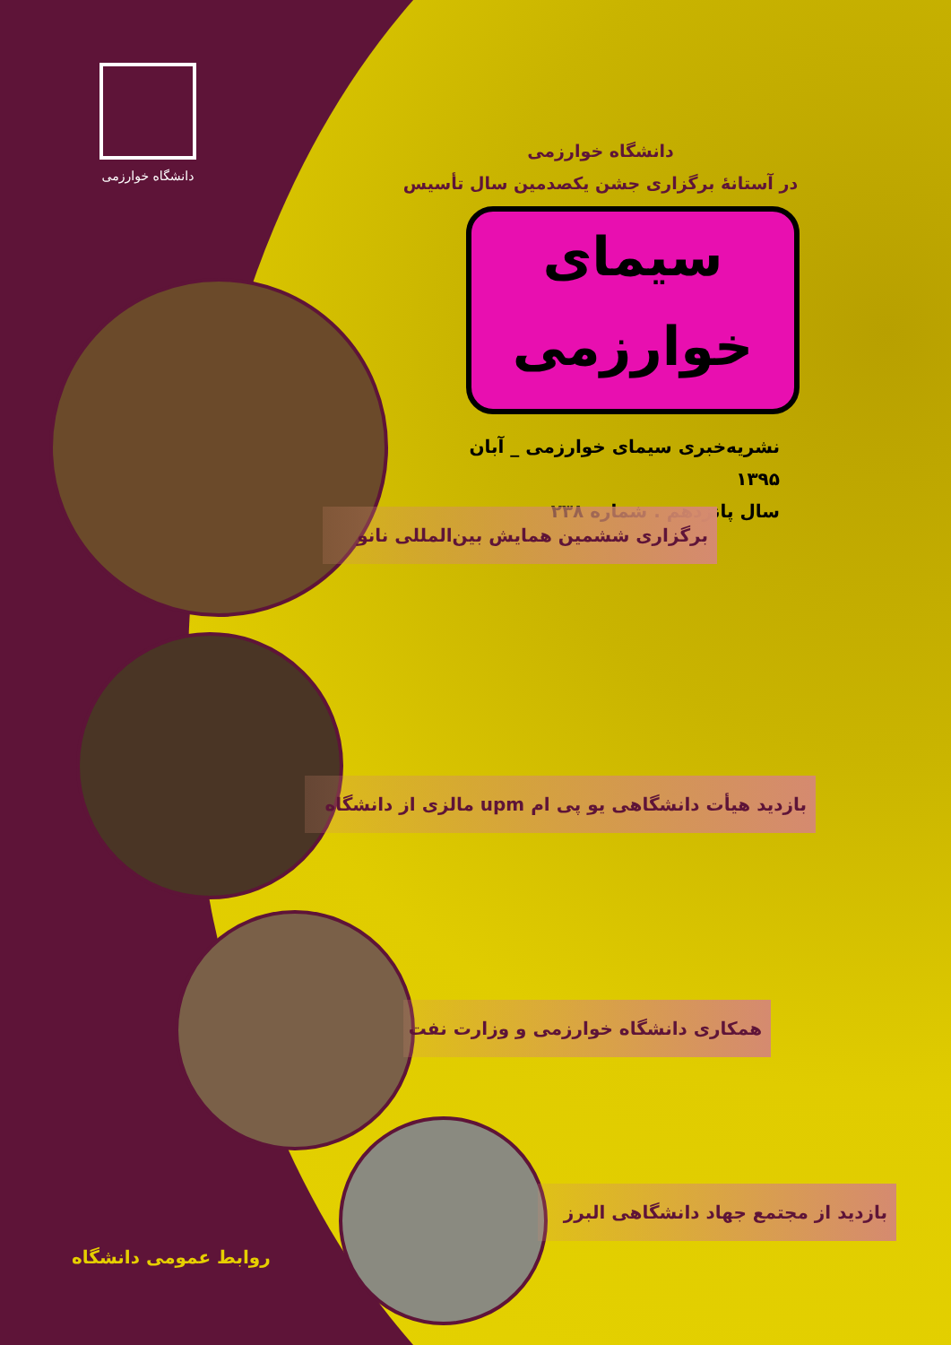دانشگاه خوارزمی
دانشگاه خوارزمی
در آستانهٔ برگزاری جشن یکصدمین سال تأسیس
سیمای
خوارزمی
نشریه‌خبری سیمای خوارزمی _ آبان ۱۳۹۵
سال پانزدهم . شماره ۲۳۸
برگزاری ششمین همایش بین‌المللی نانو
بازدید هیأت دانشگاهی یو پی ام upm مالزی از دانشگاه
همکاری دانشگاه خوارزمی و وزارت نفت
بازدید از مجتمع جهاد دانشگاهی البرز
روابط عمومی دانشگاه